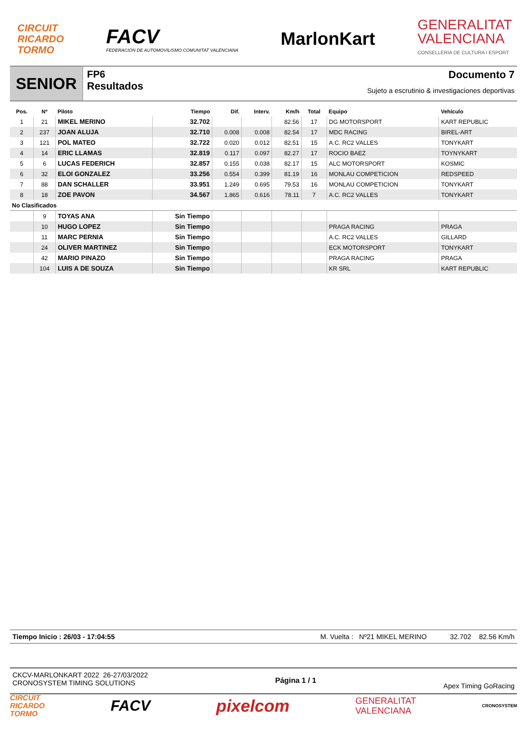CIRCUIT
RICARDO
TORMO
FACV
FEDERACIÓN DE AUTOMOVILISMO COMUNITAT VALENCIANA
MarlonKart
GENERALITAT
VALENCIANA
CONSELLERIA DE CULTURA I ESPORT
SENIOR
FP6
Resultados
Documento 7
Sujeto a escrutinio & investigaciones deportivas
| Pos. | Nº | Piloto | Tiempo | Dif. | Interv. | Km/h | Total | Equipo | Vehículo |
| --- | --- | --- | --- | --- | --- | --- | --- | --- | --- |
| 1 | 21 | MIKEL MERINO | 32.702 | | | 82.56 | 17 | DG MOTORSPORT | KART REPUBLIC |
| 2 | 237 | JOAN ALUJA | 32.710 | 0.008 | 0.008 | 82.54 | 17 | MDC RACING | BIREL-ART |
| 3 | 121 | POL MATEO | 32.722 | 0.020 | 0.012 | 82.51 | 15 | A.C. RC2 VALLES | TONYKART |
| 4 | 14 | ERIC LLAMAS | 32.819 | 0.117 | 0.097 | 82.27 | 17 | ROCIO BAEZ | TOYNYKART |
| 5 | 6 | LUCAS FEDERICH | 32.857 | 0.155 | 0.038 | 82.17 | 15 | ALC MOTORSPORT | KOSMIC |
| 6 | 32 | ELOI GONZALEZ | 33.256 | 0.554 | 0.399 | 81.19 | 16 | MONLAU COMPETICION | REDSPEED |
| 7 | 88 | DAN SCHALLER | 33.951 | 1.249 | 0.695 | 79.53 | 16 | MONLAU COMPETICION | TONYKART |
| 8 | 18 | ZOE PAVON | 34.567 | 1.865 | 0.616 | 78.11 | 7 | A.C. RC2 VALLES | TONYKART |
| No Clasificados | | | | | | | | | |
| | 9 | TOYAS ANA | Sin Tiempo | | | | | | |
| | 10 | HUGO LOPEZ | Sin Tiempo | | | | | PRAGA RACING | PRAGA |
| | 11 | MARC PERNIA | Sin Tiempo | | | | | A.C. RC2 VALLES | GILLARD |
| | 24 | OLIVER MARTINEZ | Sin Tiempo | | | | | ECK MOTORSPORT | TONYKART |
| | 42 | MARIO PINAZO | Sin Tiempo | | | | | PRAGA RACING | PRAGA |
| | 104 | LUIS A DE SOUZA | Sin Tiempo | | | | | KR SRL | KART REPUBLIC |
Tiempo Inicio : 26/03 - 17:04:55 M. Vuelta : Nº21 MIKEL MERINO 32.702 82.56 Km/h
CKCV-MARLONKART 2022 26-27/03/2022
CRONOSYSTEM TIMING SOLUTIONS
Página 1 / 1
Apex Timing GoRacing
CIRCUIT
RICARDO
TORMO
FACV pixelcom
GENERALITAT
VALENCIANA
CRONOSYSTEM